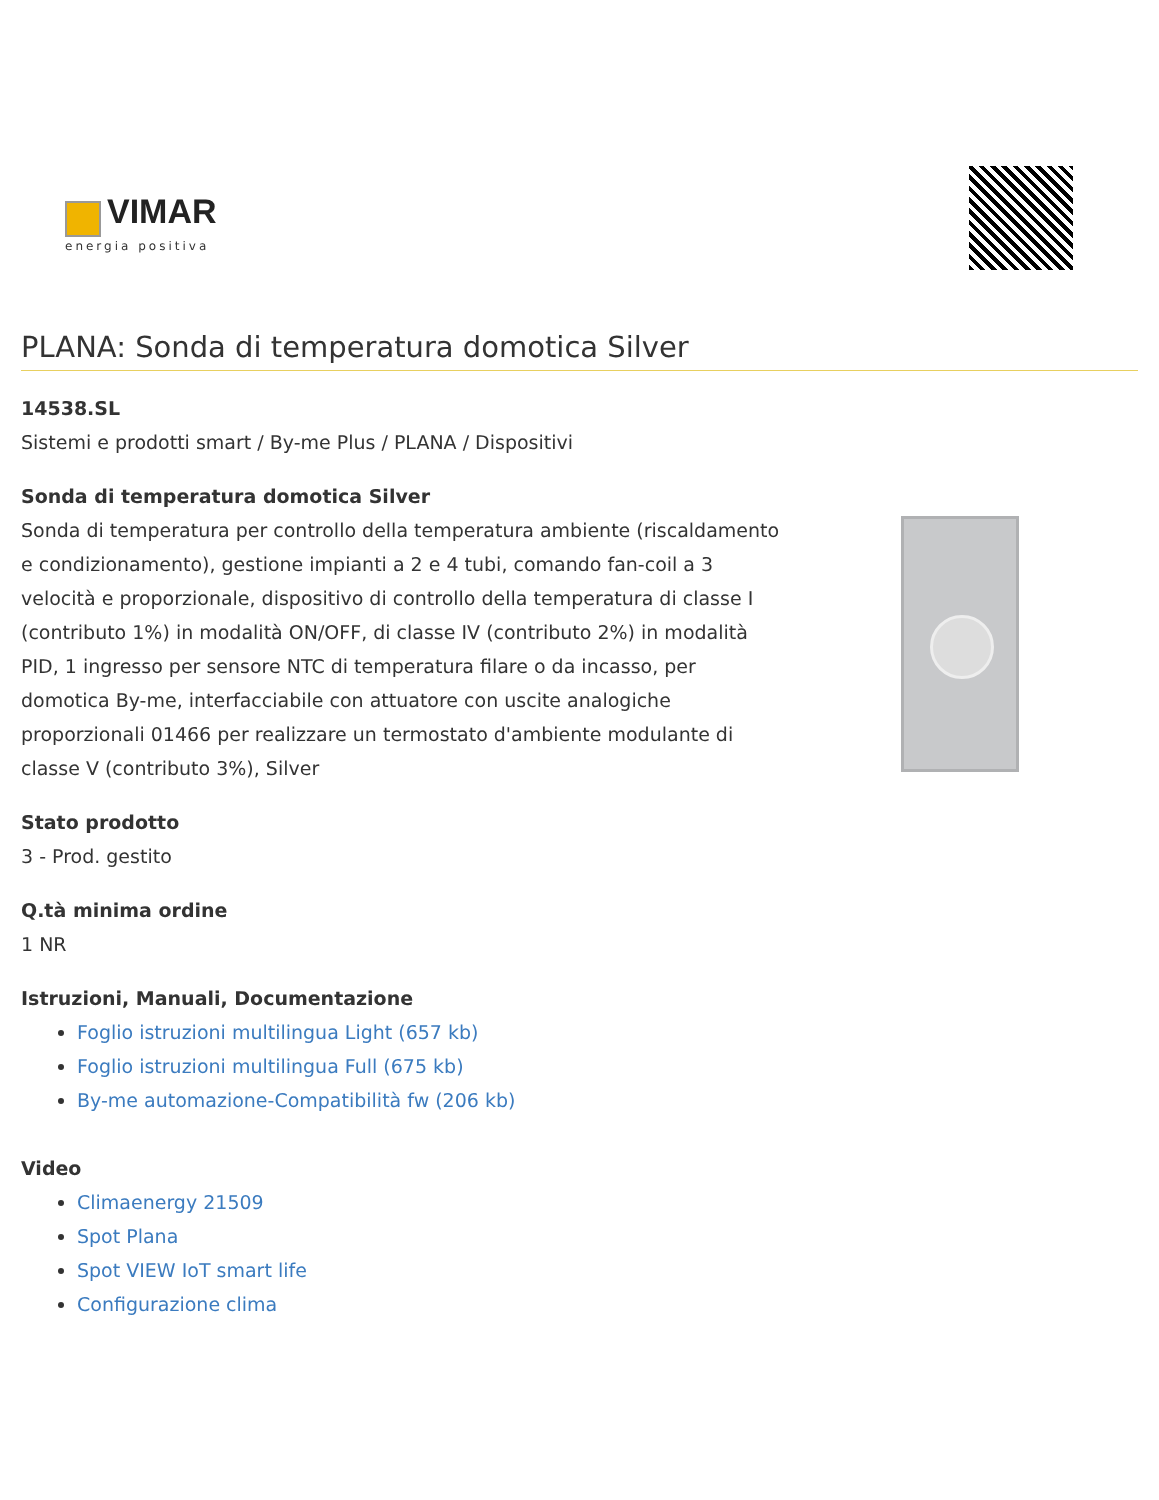VIMAR
energia positiva
PLANA: Sonda di temperatura domotica Silver
14538.SL
Sistemi e prodotti smart / By-me Plus / PLANA / Dispositivi
Sonda di temperatura domotica Silver
Sonda di temperatura per controllo della temperatura ambiente (riscaldamento e condizionamento), gestione impianti a 2 e 4 tubi, comando fan-coil a 3 velocità e proporzionale, dispositivo di controllo della temperatura di classe I (contributo 1%) in modalità ON/OFF, di classe IV (contributo 2%) in modalità PID, 1 ingresso per sensore NTC di temperatura filare o da incasso, per domotica By-me, interfacciabile con attuatore con uscite analogiche proporzionali 01466 per realizzare un termostato d'ambiente modulante di classe V (contributo 3%), Silver
Stato prodotto
3 - Prod. gestito
Q.tà minima ordine
1 NR
Istruzioni, Manuali, Documentazione
Foglio istruzioni multilingua Light (657 kb)
Foglio istruzioni multilingua Full (675 kb)
By-me automazione-Compatibilità fw (206 kb)
Video
Climaenergy 21509
Spot Plana
Spot VIEW IoT smart life
Configurazione clima